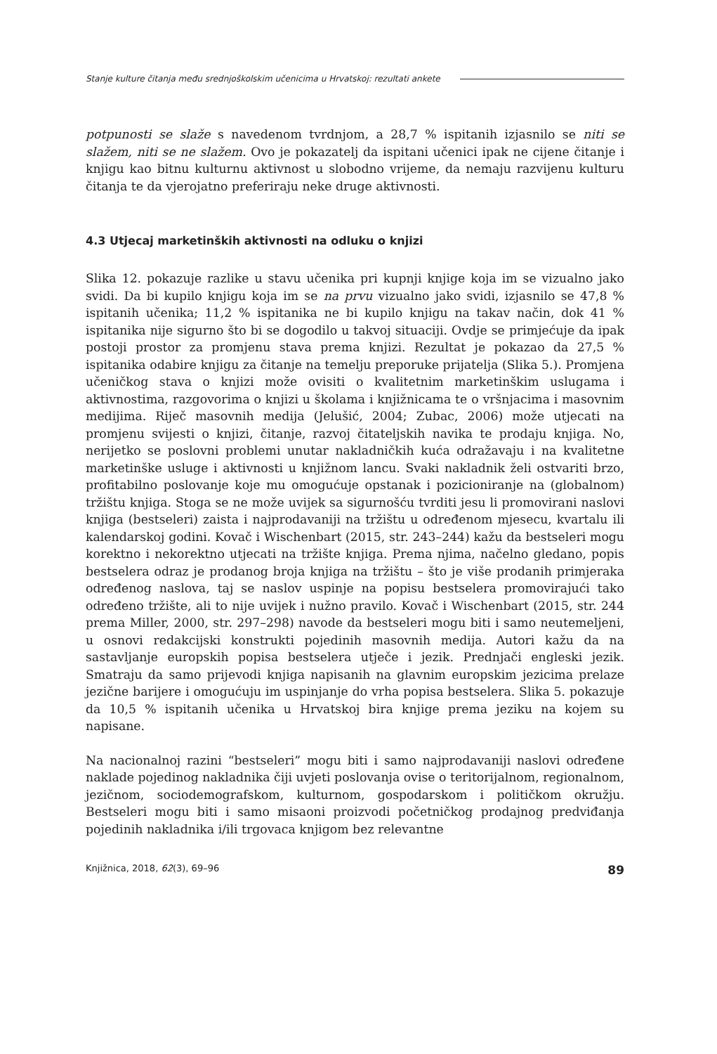Stanje kulture čitanja među srednjoškolskim učenicima u Hrvatskoj: rezultati ankete
potpunosti se slaže s navedenom tvrdnjom, a 28,7 % ispitanih izjasnilo se niti se slažem, niti se ne slažem. Ovo je pokazatelj da ispitani učenici ipak ne cijene čitanje i knjigu kao bitnu kulturnu aktivnost u slobodno vrijeme, da nemaju razvijenu kulturu čitanja te da vjerojatno preferiraju neke druge aktivnosti.
4.3 Utjecaj marketinških aktivnosti na odluku o knjizi
Slika 12. pokazuje razlike u stavu učenika pri kupnji knjige koja im se vizualno jako svidi. Da bi kupilo knjigu koja im se na prvu vizualno jako svidi, izjasnilo se 47,8 % ispitanih učenika; 11,2 % ispitanika ne bi kupilo knjigu na takav način, dok 41 % ispitanika nije sigurno što bi se dogodilo u takvoj situaciji. Ovdje se primjećuje da ipak postoji prostor za promjenu stava prema knjizi. Rezultat je pokazao da 27,5 % ispitanika odabire knjigu za čitanje na temelju preporuke prijatelja (Slika 5.). Promjena učeničkog stava o knjizi može ovisiti o kvalitetnim marketinškim uslugama i aktivnostima, razgovorima o knjizi u školama i knjižnicama te o vršnjacima i masovnim medijima. Riječ masovnih medija (Jelušić, 2004; Zubac, 2006) može utjecati na promjenu svijesti o knjizi, čitanje, razvoj čitateljskih navika te prodaju knjiga. No, nerijetko se poslovni problemi unutar nakladničkih kuća odražavaju i na kvalitetne marketinške usluge i aktivnosti u knjižnom lancu. Svaki nakladnik želi ostvariti brzo, profitabilno poslovanje koje mu omogućuje opstanak i pozicioniranje na (globalnom) tržištu knjiga. Stoga se ne može uvijek sa sigurnošću tvrditi jesu li promovirani naslovi knjiga (bestseleri) zaista i najprodavaniji na tržištu u određenom mjesecu, kvartalu ili kalendarskoj godini. Kovač i Wischenbart (2015, str. 243–244) kažu da bestseleri mogu korektno i nekorektno utjecati na tržište knjiga. Prema njima, načelno gledano, popis bestselera odraz je prodanog broja knjiga na tržištu – što je više prodanih primjeraka određenog naslova, taj se naslov uspinje na popisu bestselera promovirajući tako određeno tržište, ali to nije uvijek i nužno pravilo. Kovač i Wischenbart (2015, str. 244 prema Miller, 2000, str. 297–298) navode da bestseleri mogu biti i samo neutemeljeni, u osnovi redakcijski konstrukti pojedinih masovnih medija. Autori kažu da na sastavljanje europskih popisa bestselera utječe i jezik. Prednjači engleski jezik. Smatraju da samo prijevodi knjiga napisanih na glavnim europskim jezicima prelaze jezične barijere i omogućuju im uspinjanje do vrha popisa bestselera. Slika 5. pokazuje da 10,5 % ispitanih učenika u Hrvatskoj bira knjige prema jeziku na kojem su napisane.
Na nacionalnoj razini “bestseleri” mogu biti i samo najprodavaniji naslovi određene naklade pojedinog nakladnika čiji uvjeti poslovanja ovise o teritorijalnom, regionalnom, jezičnom, sociodemografskom, kulturnom, gospodarskom i političkom okružju. Bestseleri mogu biti i samo misaoni proizvodi početničkog prodajnog predviđanja pojedinih nakladnika i/ili trgovaca knjigom bez relevantne
Knjižnica, 2018, 62(3), 69–96 89